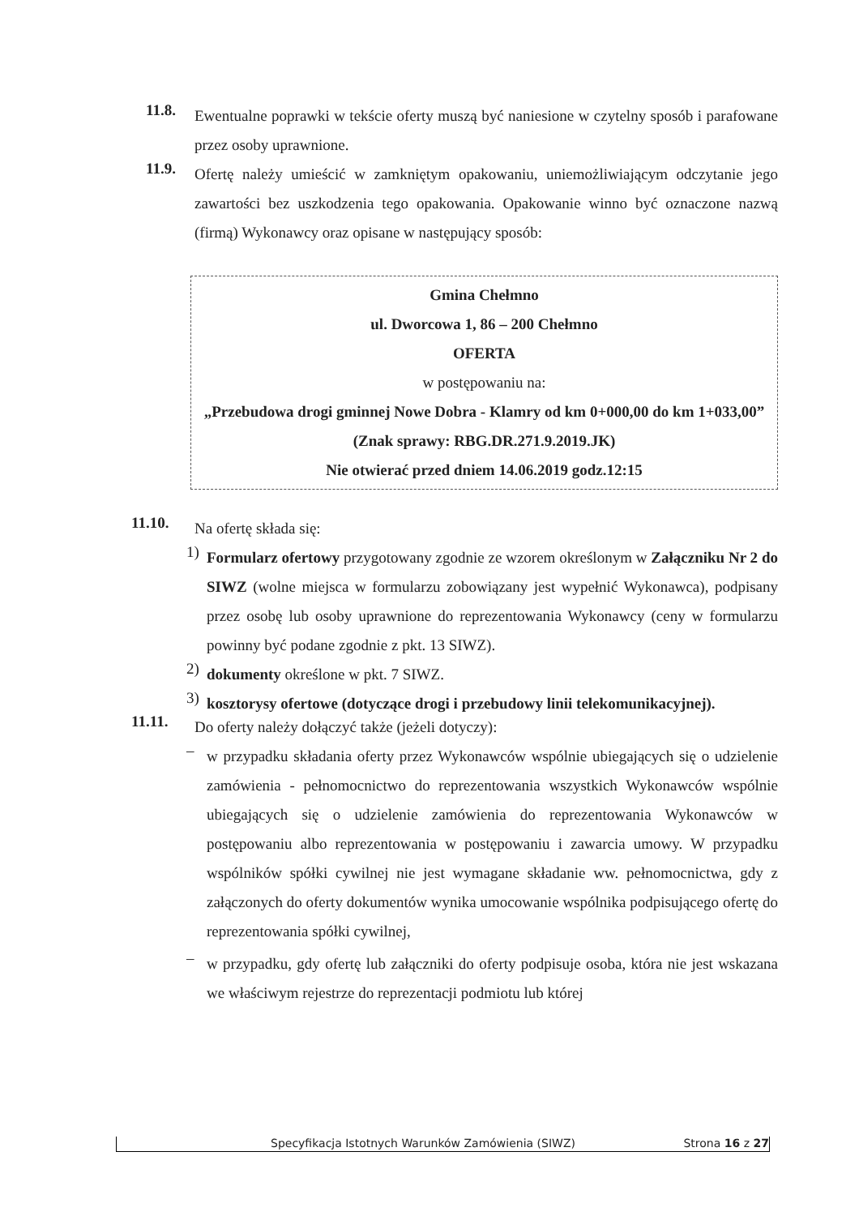11.8.
Ewentualne poprawki w tekście oferty muszą być naniesione w czytelny sposób i parafowane przez osoby uprawnione.
11.9.
Ofertę należy umieścić w zamkniętym opakowaniu, uniemożliwiającym odczytanie jego zawartości bez uszkodzenia tego opakowania. Opakowanie winno być oznaczone nazwą (firmą) Wykonawcy oraz opisane w następujący sposób:
Gmina Chełmno
ul. Dworcowa 1, 86 – 200 Chełmno
OFERTA
w postępowaniu na:
„Przebudowa drogi gminnej Nowe Dobra - Klamry od km 0+000,00 do km 1+033,00”
(Znak sprawy: RBG.DR.271.9.2019.JK)
Nie otwierać przed dniem 14.06.2019 godz.12:15
11.10.
Na ofertę składa się:
1)
Formularz ofertowy przygotowany zgodnie ze wzorem określonym w Załączniku Nr 2 do SIWZ (wolne miejsca w formularzu zobowiązany jest wypełnić Wykonawca), podpisany przez osobę lub osoby uprawnione do reprezentowania Wykonawcy (ceny w formularzu powinny być podane zgodnie z pkt. 13 SIWZ).
2)
dokumenty określone w pkt. 7 SIWZ.
3)
kosztorysy ofertowe (dotyczące drogi i przebudowy linii telekomunikacyjnej).
11.11.
Do oferty należy dołączyć także (jeżeli dotyczy):
–
w przypadku składania oferty przez Wykonawców wspólnie ubiegających się o udzielenie zamówienia - pełnomocnictwo do reprezentowania wszystkich Wykonawców wspólnie ubiegających się o udzielenie zamówienia do reprezentowania Wykonawców w postępowaniu albo reprezentowania w postępowaniu i zawarcia umowy. W przypadku wspólników spółki cywilnej nie jest wymagane składanie ww. pełnomocnictwa, gdy z załączonych do oferty dokumentów wynika umocowanie wspólnika podpisującego ofertę do reprezentowania spółki cywilnej,
–
w przypadku, gdy ofertę lub załączniki do oferty podpisuje osoba, która nie jest wskazana we właściwym rejestrze do reprezentacji podmiotu lub której
Specyfikacja Istotnych Warunków Zamówienia (SIWZ) Strona 16 z 27